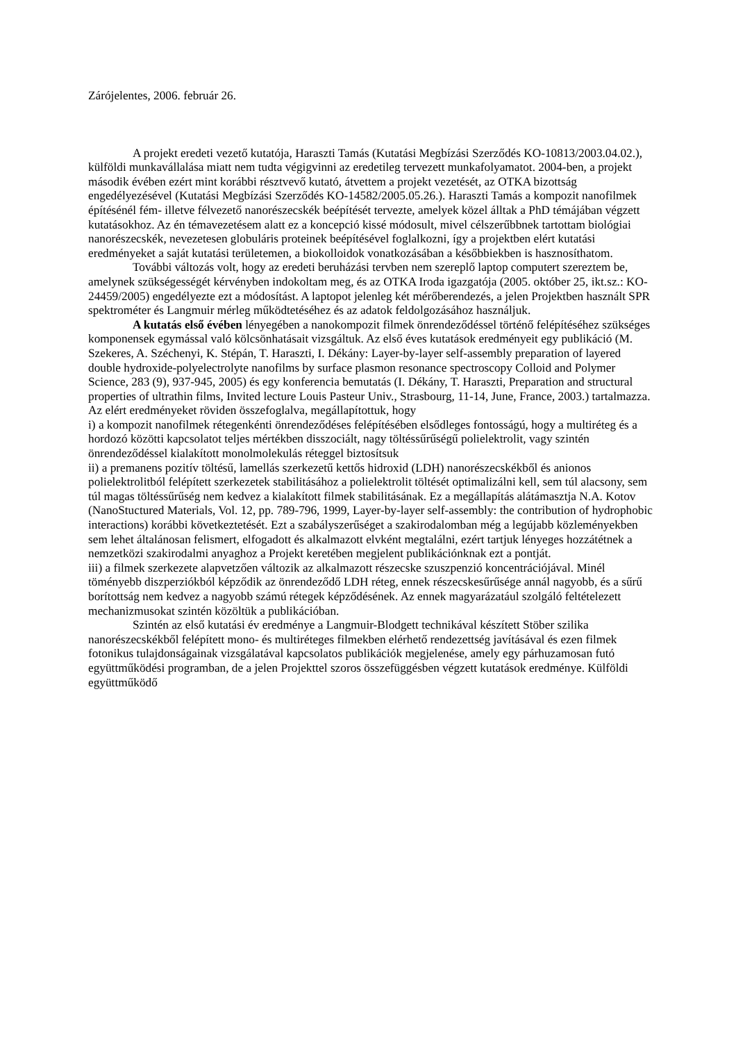Zárójelentes, 2006. február 26.
A projekt eredeti vezető kutatója, Haraszti Tamás (Kutatási Megbízási Szerződés KO-10813/2003.04.02.), külföldi munkavállalása miatt nem tudta végigvinni az eredetileg tervezett munkafolyamatot. 2004-ben, a projekt második évében ezért mint korábbi résztvevő kutató, átvettem a projekt vezetését, az OTKA bizottság engedélyezésével (Kutatási Megbízási Szerződés KO-14582/2005.05.26.). Haraszti Tamás a kompozit nanofilmek építésénél fém- illetve félvezető nanorészecskék beépítését tervezte, amelyek közel álltak a PhD témájában végzett kutatásokhoz. Az én témavezetésem alatt ez a koncepció kissé módosult, mivel célszerűbbnek tartottam biológiai nanorészecskék, nevezetesen globuláris proteinek beépítésével foglalkozni, így a projektben elért kutatási eredményeket a saját kutatási területemen, a biokolloidok vonatkozásában a későbbiekben is hasznosíthatom.
További változás volt, hogy az eredeti beruházási tervben nem szereplő laptop computert szereztem be, amelynek szükségességét kérvényben indokoltam meg, és az OTKA Iroda igazgatója (2005. október 25, ikt.sz.: KO-24459/2005) engedélyezte ezt a módosítást. A laptopot jelenleg két mérőberendezés, a jelen Projektben használt SPR spektrométer és Langmuir mérleg működtetéséhez és az adatok feldolgozásához használjuk.
A kutatás első évében lényegében a nanokompozit filmek önrendeződéssel történő felépítéséhez szükséges komponensek egymással való kölcsönhatásait vizsgáltuk. Az első éves kutatások eredményeit egy publikáció (M. Szekeres, A. Széchenyi, K. Stépán, T. Haraszti, I. Dékány: Layer-by-layer self-assembly preparation of layered double hydroxide-polyelectrolyte nanofilms by surface plasmon resonance spectroscopy Colloid and Polymer Science, 283 (9), 937-945, 2005) és egy konferencia bemutatás (I. Dékány, T. Haraszti, Preparation and structural properties of ultrathin films, Invited lecture Louis Pasteur Univ., Strasbourg, 11-14, June, France, 2003.) tartalmazza. Az elért eredményeket röviden összefoglalva, megállapítottuk, hogy
i) a kompozit nanofilmek rétegenkénti önrendeződéses felépítésében elsődleges fontosságú, hogy a multiréteg és a hordozó közötti kapcsolatot teljes mértékben disszociált, nagy töltéssűrűségű polielektrolit, vagy szintén önrendeződéssel kialakított monolmolekulás réteggel biztosítsuk
ii) a premanens pozitív töltésű, lamellás szerkezetű kettős hidroxid (LDH) nanorészecskékből és anionos polielektrolitból felépített szerkezetek stabilitásához a polielektrolit töltését optimalizálni kell, sem túl alacsony, sem túl magas töltéssűrűség nem kedvez a kialakított filmek stabilitásának. Ez a megállapítás alátámasztja N.A. Kotov (NanoStuctured Materials, Vol. 12, pp. 789-796, 1999, Layer-by-layer self-assembly: the contribution of hydrophobic interactions) korábbi következtetését. Ezt a szabályszerűséget a szakirodalomban még a legújabb közleményekben sem lehet általánosan felismert, elfogadott és alkalmazott elvként megtalálni, ezért tartjuk lényeges hozzátétnek a nemzetközi szakirodalmi anyaghoz a Projekt keretében megjelent publikációnknak ezt a pontját.
iii) a filmek szerkezete alapvetzően változik az alkalmazott részecske szuszpenzió koncentrációjával. Minél töményebb diszperziókból képződik az önrendeződő LDH réteg, ennek részecskesűrűsége annál nagyobb, és a sűrű borítottság nem kedvez a nagyobb számú rétegek képződésének. Az ennek magyarázatául szolgáló feltételezett mechanizmusokat szintén közöltük a publikációban.
Szintén az első kutatási év eredménye a Langmuir-Blodgett technikával készített Stöber szilika nanorészecskékből felépített mono- és multiréteges filmekben elérhető rendezettség javításával és ezen filmek fotonikus tulajdonságainak vizsgálatával kapcsolatos publikációk megjelenése, amely egy párhuzamosan futó együttműködési programban, de a jelen Projekttel szoros összefüggésben végzett kutatások eredménye. Külföldi együttműködő